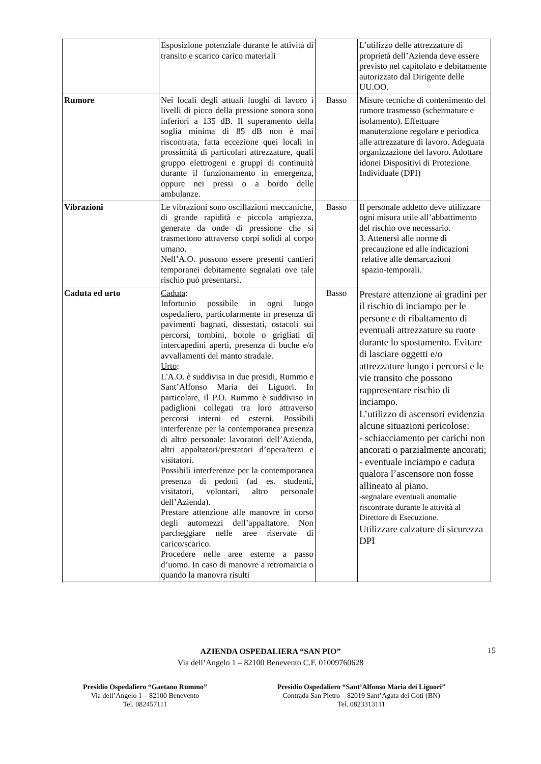| | Esposizione potenziale durante le attività di transito e scarico carico materiali | | L’utilizzo delle attrezzature di proprietà dell’Azienda deve essere previsto nel capitolato e debitamente autorizzato dal Dirigente delle UU.OO. |
| Rumore | Nei locali degli attuali luoghi di lavoro i livelli di picco della pressione sonora sono inferiori a 135 dB. Il superamento della soglia minima di 85 dB non è mai riscontrata, fatta eccezione quei locali in prossimità di particolari attrezzature, quali gruppo elettrogeni e gruppi di continuità durante il funzionamento in emergenza, oppure nei pressi o a bordo delle ambulanze. | Basso | Misure tecniche di contenimento del rumore trasmesso (schermature e isolamento). Effettuare manutenzione regolare e periodica alle attrezzature di lavoro. Adeguata organizzazione del lavoro. Adottare idonei Dispositivi di Protezione Individuale (DPI) |
| Vibrazioni | Le vibrazioni sono oscillazioni meccaniche, di grande rapidità e piccola ampiezza, generate da onde di pressione che si trasmettono attraverso corpi solidi al corpo umano. Nell’A.O. possono essere presenti cantieri temporanei debitamente segnalati ove tale rischio può presentarsi. | Basso | Il personale addetto deve utilizzare ogni misura utile all’abbattimento del rischio ove necessario. 3. Attenersi alle norme di precauzione ed alle indicazioni relative alle demarcazioni spazio-temporali. |
| Caduta ed urto | Caduta : Infortunio possibile in ogni luogo ospedaliero, particolarmente in presenza di pavimenti bagnati, dissestati, ostacoli sui percorsi, tombini, botole o grigliati di intercapedini aperti, presenza di buche e/o avvallamenti del manto stradale. Urto : L'A.O. è suddivisa in due presidi, Rummo e Sant’Alfonso Maria dei Liguori. In particolare, il P.O. Rummo è suddiviso in padiglioni collegati tra loro attraverso percorsi interni ed esterni. Possibili interferenze per la contemporanea presenza di altro personale: lavoratori dell’Azienda, altri appaltatori/prestatori d’opera/terzi e visitatori. Possibili interferenze per la contemporanea presenza di pedoni (ad es. studenti, visitatori, volontari, altro personale dell’Azienda). Prestare attenzione alle manovre in corso degli automezzi dell’appaltatore. Non parcheggiare nelle aree riservate di carico/scarico. Procedere nelle aree esterne a passo d’uomo. In caso di manovre a retromarcia o quando la manovra risulti | Basso | Prestare attenzione ai gradini per il rischio di inciampo per le persone e di ribaltamento di eventuali attrezzature su ruote durante lo spostamento. Evitare di lasciare oggetti e/o attrezzature lungo i percorsi e le vie transito che possono rappresentare rischio di inciampo. L’utilizzo di ascensori evidenzia alcune situazioni pericolose: - schiacciamento per carichi non ancorati o parzialmente ancorati; - eventuale inciampo e caduta qualora l’ascensore non fosse allineato al piano. -segnalare eventuali anomalie riscontrate durante le attività al Direttore di Esecuzione. Utilizzare calzature di sicurezza DPI |
AZIENDA OSPEDALIERA “SAN PIO”
Via dell’Angelo 1 – 82100 Benevento C.F. 01009760628
15
Presidio Ospedaliero “Gaetano Rummo”
Via dell’Angelo 1 – 82100 Benevento
Tel. 082457111
Presidio Ospedaliero “Sant’Alfonso Maria dei Liguori”
Contrada San Pietro – 82019 Sant’Agata dei Goti (BN)
Tel. 0823313111